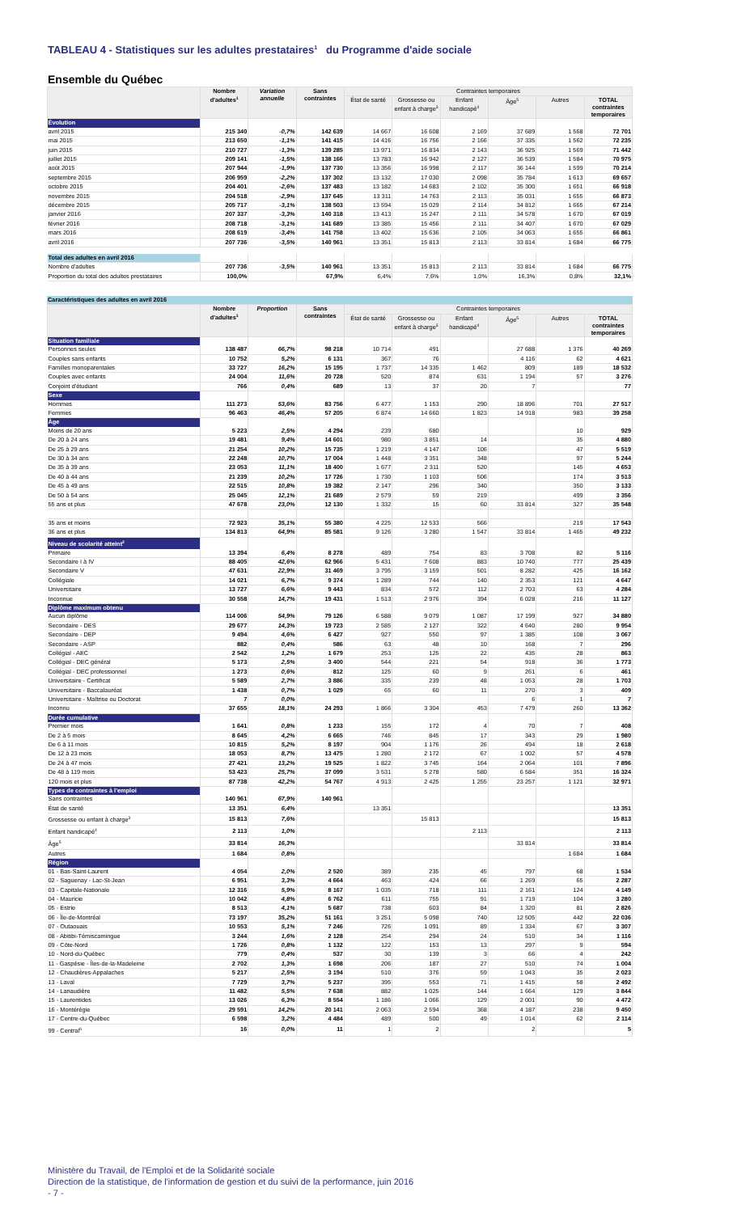TABLEAU 4 - Statistiques sur les adultes prestataires<sup>1</sup> du Programme d'aide sociale
Ensemble du Québec
| | Nombre d'adultes<sup>1</sup> | Variation annuelle | Sans contraintes | Contraintes temporaires | | | | | |
| --- | --- | --- | --- | --- | --- | --- | --- | --- | --- |
| | | | | État de santé | Grossesse ou enfant à charge<sup>3</sup> | Enfant handicapé<sup>4</sup> | Âge<sup>5</sup> | Autres | TOTAL contraintes temporaires |
| Évolution | | | | | | | | | |
| avril 2015 | 215 340 | -0,7% | 142 639 | 14 667 | 16 608 | 2 169 | 37 689 | 1 568 | 72 701 |
| mai 2015 | 213 650 | -1,1% | 141 415 | 14 416 | 16 756 | 2 166 | 37 335 | 1 562 | 72 235 |
| juin 2015 | 210 727 | -1,3% | 139 285 | 13 971 | 16 834 | 2 143 | 36 925 | 1 569 | 71 442 |
| juillet 2015 | 209 141 | -1,5% | 138 166 | 13 783 | 16 942 | 2 127 | 36 539 | 1 584 | 70 975 |
| août 2015 | 207 944 | -1,9% | 137 730 | 13 356 | 16 998 | 2 117 | 36 144 | 1 599 | 70 214 |
| septembre 2015 | 206 959 | -2,2% | 137 302 | 13 132 | 17 030 | 2 098 | 35 784 | 1 613 | 69 657 |
| octobre 2015 | 204 401 | -2,6% | 137 483 | 13 182 | 14 683 | 2 102 | 35 300 | 1 651 | 66 918 |
| novembre 2015 | 204 518 | -2,9% | 137 645 | 13 311 | 14 763 | 2 113 | 35 031 | 1 655 | 66 873 |
| décembre 2015 | 205 717 | -3,1% | 138 503 | 13 594 | 15 029 | 2 114 | 34 812 | 1 665 | 67 214 |
| janvier 2016 | 207 337 | -3,3% | 140 318 | 13 413 | 15 247 | 2 111 | 34 578 | 1 670 | 67 019 |
| février 2016 | 208 718 | -3,1% | 141 689 | 13 385 | 15 456 | 2 111 | 34 407 | 1 670 | 67 029 |
| mars 2016 | 208 619 | -3,4% | 141 758 | 13 402 | 15 636 | 2 105 | 34 063 | 1 655 | 66 861 |
| avril 2016 | 207 736 | -3,5% | 140 961 | 13 351 | 15 813 | 2 113 | 33 814 | 1 684 | 66 775 |
| Total des adultes en avril 2016 | | | | | | | | | |
| Nombre d'adultes | 207 736 | -3,5% | 140 961 | 13 351 | 15 813 | 2 113 | 33 814 | 1 684 | 66 775 |
| Proportion du total des adultes prestataires | 100,0% | | 67,9% | 6,4% | 7,6% | 1,0% | 16,3% | 0,8% | 32,1% |
Caractéristiques des adultes en avril 2016
| | Nombre d'adultes<sup>1</sup> | Proportion | Sans contraintes | Contraintes temporaires | | | | | |
| --- | --- | --- | --- | --- | --- | --- | --- | --- | --- |
| | | | | État de santé | Grossesse ou enfant à charge<sup>3</sup> | Enfant handicapé<sup>4</sup> | Âge<sup>5</sup> | Autres | TOTAL contraintes temporaires |
| Situation familiale | | | | | | | | | |
| Personnes seules | 138 487 | 66,7% | 98 218 | 10 714 | 491 | | 27 688 | 1 376 | 40 269 |
| Couples sans enfants | 10 752 | 5,2% | 6 131 | 367 | 76 | | 4 116 | 62 | 4 621 |
| Familles monoparentales | 33 727 | 16,2% | 15 195 | 1 737 | 14 335 | 1 462 | 809 | 189 | 18 532 |
| Couples avec enfants | 24 004 | 11,6% | 20 728 | 520 | 874 | 631 | 1 194 | 57 | 3 276 |
| Conjoint d'étudiant | 766 | 0,4% | 689 | 13 | 37 | 20 | 7 | | 77 |
| Sexe | | | | | | | | | |
| Hommes | 111 273 | 53,6% | 83 756 | 6 477 | 1 153 | 290 | 18 896 | 701 | 27 517 |
| Femmes | 96 463 | 46,4% | 57 205 | 6 874 | 14 660 | 1 823 | 14 918 | 983 | 39 258 |
| Âge | | | | | | | | | |
| Moins de 20 ans | 5 223 | 2,5% | 4 294 | 239 | 680 | | | 10 | 929 |
| De 20 à 24 ans | 19 481 | 9,4% | 14 601 | 980 | 3 851 | 14 | | 35 | 4 880 |
| De 25 à 29 ans | 21 254 | 10,2% | 15 735 | 1 219 | 4 147 | 106 | | 47 | 5 519 |
| De 30 à 34 ans | 22 248 | 10,7% | 17 004 | 1 448 | 3 351 | 348 | | 97 | 5 244 |
| De 35 à 39 ans | 23 053 | 11,1% | 18 400 | 1 677 | 2 311 | 520 | | 145 | 4 653 |
| De 40 à 44 ans | 21 239 | 10,2% | 17 726 | 1 730 | 1 103 | 506 | | 174 | 3 513 |
| De 45 à 49 ans | 22 515 | 10,8% | 19 382 | 2 147 | 296 | 340 | | 350 | 3 133 |
| De 50 à 54 ans | 25 045 | 12,1% | 21 689 | 2 579 | 59 | 219 | | 499 | 3 356 |
| 55 ans et plus | 47 678 | 23,0% | 12 130 | 1 332 | 15 | 60 | 33 814 | 327 | 35 548 |
| 35 ans et moins | 72 923 | 35,1% | 55 380 | 4 225 | 12 533 | 566 | | 219 | 17 543 |
| 36 ans et plus | 134 813 | 64,9% | 85 581 | 9 126 | 3 280 | 1 547 | 33 814 | 1 465 | 49 232 |
| Niveau de scolarité atteint<sup>2</sup> | | | | | | | | | |
| Primaire | 13 394 | 6,4% | 8 278 | 489 | 754 | 83 | 3 708 | 82 | 5 116 |
| Secondaire I à IV | 88 405 | 42,6% | 62 966 | 5 431 | 7 608 | 883 | 10 740 | 777 | 25 439 |
| Secondaire V | 47 631 | 22,9% | 31 469 | 3 795 | 3 159 | 501 | 8 282 | 425 | 16 162 |
| Collégiale | 14 021 | 6,7% | 9 374 | 1 289 | 744 | 140 | 2 353 | 121 | 4 647 |
| Universitaire | 13 727 | 6,6% | 9 443 | 834 | 572 | 112 | 2 703 | 63 | 4 284 |
| Inconnue | 30 558 | 14,7% | 19 431 | 1 513 | 2 976 | 394 | 6 028 | 216 | 11 127 |
| Diplôme maximum obtenu | | | | | | | | | |
| Aucun diplôme | 114 006 | 54,9% | 79 126 | 6 588 | 9 079 | 1 087 | 17 199 | 927 | 34 880 |
| Secondaire - DES | 29 677 | 14,3% | 19 723 | 2 585 | 2 127 | 322 | 4 640 | 280 | 9 954 |
| Secondaire - DEP | 9 494 | 4,6% | 6 427 | 927 | 550 | 97 | 1 385 | 108 | 3 067 |
| Secondaire - ASP | 882 | 0,4% | 586 | 63 | 48 | 10 | 168 | 7 | 296 |
| Collégial - AEC | 2 542 | 1,2% | 1 679 | 253 | 125 | 22 | 435 | 28 | 863 |
| Collégial - DEC général | 5 173 | 2,5% | 3 400 | 544 | 221 | 54 | 918 | 36 | 1 773 |
| Collégial - DEC professionnel | 1 273 | 0,6% | 812 | 125 | 60 | 9 | 261 | 6 | 461 |
| Universitaire - Certificat | 5 589 | 2,7% | 3 886 | 335 | 239 | 48 | 1 053 | 28 | 1 703 |
| Universitaire - Baccalauréat | 1 438 | 0,7% | 1 029 | 65 | 60 | 11 | 270 | 3 | 409 |
| Universitaire - Maîtrise ou Doctorat | 7 | 0,0% | | | | | 6 | 1 | 7 |
| Inconnu | 37 655 | 18,1% | 24 293 | 1 866 | 3 304 | 453 | 7 479 | 260 | 13 362 |
| Durée cumulative | | | | | | | | | |
| Premier mois | 1 641 | 0,8% | 1 233 | 155 | 172 | 4 | 70 | 7 | 408 |
| De 2 à 5 mois | 8 645 | 4,2% | 6 665 | 746 | 845 | 17 | 343 | 29 | 1 980 |
| De 6 à 11 mois | 10 815 | 5,2% | 8 197 | 904 | 1 176 | 26 | 494 | 18 | 2 618 |
| De 12 à 23 mois | 18 053 | 8,7% | 13 475 | 1 280 | 2 172 | 67 | 1 002 | 57 | 4 578 |
| De 24 à 47 mois | 27 421 | 13,2% | 19 525 | 1 822 | 3 745 | 164 | 2 064 | 101 | 7 896 |
| De 48 à 119 mois | 53 423 | 25,7% | 37 099 | 3 531 | 5 278 | 580 | 6 584 | 351 | 16 324 |
| 120 mois et plus | 87 738 | 42,2% | 54 767 | 4 913 | 2 425 | 1 255 | 23 257 | 1 121 | 32 971 |
| Types de contraintes à l'emploi | | | | | | | | | |
| Sans contraintes | 140 961 | 67,9% | 140 961 | | | | | | |
| État de santé | 13 351 | 6,4% | | 13 351 | | | | | 13 351 |
| Grossesse ou enfant à charge<sup>3</sup> | 15 813 | 7,6% | | | 15 813 | | | | 15 813 |
| Enfant handicapé<sup>4</sup> | 2 113 | 1,0% | | | | 2 113 | | | 2 113 |
| Âge<sup>5</sup> | 33 814 | 16,3% | | | | | 33 814 | | 33 814 |
| Autres | 1 684 | 0,8% | | | | | | 1 684 | 1 684 |
| Région | | | | | | | | | |
| 01 - Bas-Saint-Laurent | 4 054 | 2,0% | 2 520 | 389 | 235 | 45 | 797 | 68 | 1 534 |
| 02 - Saguenay - Lac-St-Jean | 6 951 | 3,3% | 4 664 | 463 | 424 | 66 | 1 269 | 65 | 2 287 |
| 03 - Capitale-Nationale | 12 316 | 5,9% | 8 167 | 1 035 | 718 | 111 | 2 161 | 124 | 4 149 |
| 04 - Mauricie | 10 042 | 4,8% | 6 762 | 611 | 755 | 91 | 1 719 | 104 | 3 280 |
| 05 - Estrie | 8 513 | 4,1% | 5 687 | 738 | 603 | 84 | 1 320 | 81 | 2 826 |
| 06 - Île-de-Montréal | 73 197 | 35,2% | 51 161 | 3 251 | 5 098 | 740 | 12 505 | 442 | 22 036 |
| 07 - Outaouais | 10 553 | 5,1% | 7 246 | 726 | 1 091 | 89 | 1 334 | 67 | 3 307 |
| 08 - Abitibi-Témiscamingue | 3 244 | 1,6% | 2 128 | 254 | 294 | 24 | 510 | 34 | 1 116 |
| 09 - Côte-Nord | 1 726 | 0,8% | 1 132 | 122 | 153 | 13 | 297 | 9 | 594 |
| 10 - Nord-du-Québec | 779 | 0,4% | 537 | 30 | 139 | 3 | 66 | 4 | 242 |
| 11 - Gaspésie - Îles-de-la-Madeleine | 2 702 | 1,3% | 1 698 | 206 | 187 | 27 | 510 | 74 | 1 004 |
| 12 - Chaudières-Appalaches | 5 217 | 2,5% | 3 194 | 510 | 376 | 59 | 1 043 | 35 | 2 023 |
| 13 - Laval | 7 729 | 3,7% | 5 237 | 395 | 553 | 71 | 1 415 | 58 | 2 492 |
| 14 - Lanaudière | 11 482 | 5,5% | 7 638 | 882 | 1 025 | 144 | 1 664 | 129 | 3 844 |
| 15 - Laurentides | 13 026 | 6,3% | 8 554 | 1 186 | 1 066 | 129 | 2 001 | 90 | 4 472 |
| 16 - Montérégie | 29 591 | 14,2% | 20 141 | 2 063 | 2 594 | 368 | 4 187 | 238 | 9 450 |
| 17 - Centre-du-Québec | 6 598 | 3,2% | 4 484 | 489 | 500 | 49 | 1 014 | 62 | 2 114 |
| 99 - Central<sup>6</sup> | 16 | 0,0% | 11 | 1 | 2 | | 2 | | 5 |
Ministère du Travail, de l'Emploi et de la Solidarité sociale
Direction de la statistique, de l'information de gestion et du suivi de la performance, juin 2016
- 7 -